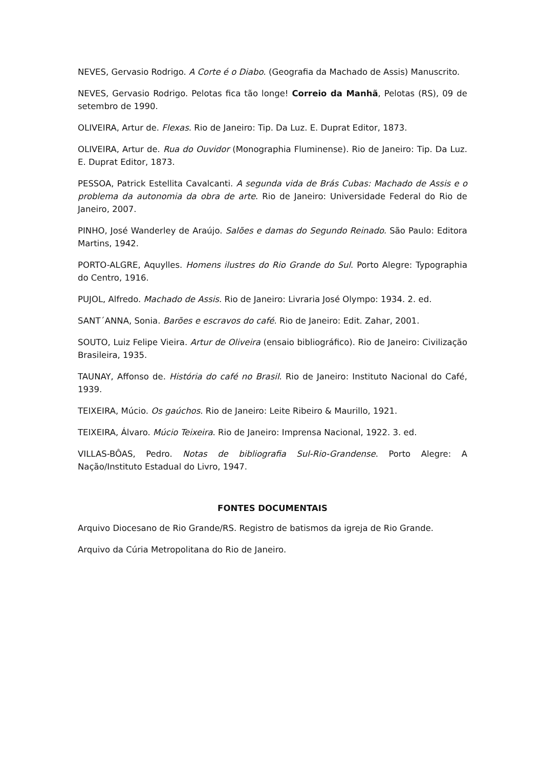NEVES, Gervasio Rodrigo. A Corte é o Diabo. (Geografia da Machado de Assis) Manuscrito.
NEVES, Gervasio Rodrigo. Pelotas fica tão longe! Correio da Manhã, Pelotas (RS), 09 de setembro de 1990.
OLIVEIRA, Artur de. Flexas. Rio de Janeiro: Tip. Da Luz. E. Duprat Editor, 1873.
OLIVEIRA, Artur de. Rua do Ouvidor (Monographia Fluminense). Rio de Janeiro: Tip. Da Luz. E. Duprat Editor, 1873.
PESSOA, Patrick Estellita Cavalcanti. A segunda vida de Brás Cubas: Machado de Assis e o problema da autonomia da obra de arte. Rio de Janeiro: Universidade Federal do Rio de Janeiro, 2007.
PINHO, José Wanderley de Araújo. Salões e damas do Segundo Reinado. São Paulo: Editora Martins, 1942.
PORTO-ALGRE, Aquylles. Homens ilustres do Rio Grande do Sul. Porto Alegre: Typographia do Centro, 1916.
PUJOL, Alfredo. Machado de Assis. Rio de Janeiro: Livraria José Olympo: 1934. 2. ed.
SANT´ANNA, Sonia. Barões e escravos do café. Rio de Janeiro: Edit. Zahar, 2001.
SOUTO, Luiz Felipe Vieira. Artur de Oliveira (ensaio bibliográfico). Rio de Janeiro: Civilização Brasileira, 1935.
TAUNAY, Affonso de. História do café no Brasil. Rio de Janeiro: Instituto Nacional do Café, 1939.
TEIXEIRA, Múcio. Os gaúchos. Rio de Janeiro: Leite Ribeiro & Maurillo, 1921.
TEIXEIRA, Álvaro. Múcio Teixeira. Rio de Janeiro: Imprensa Nacional, 1922. 3. ed.
VILLAS-BÔAS, Pedro. Notas de bibliografia Sul-Rio-Grandense. Porto Alegre: A Nação/Instituto Estadual do Livro, 1947.
FONTES DOCUMENTAIS
Arquivo Diocesano de Rio Grande/RS. Registro de batismos da igreja de Rio Grande.
Arquivo da Cúria Metropolitana do Rio de Janeiro.